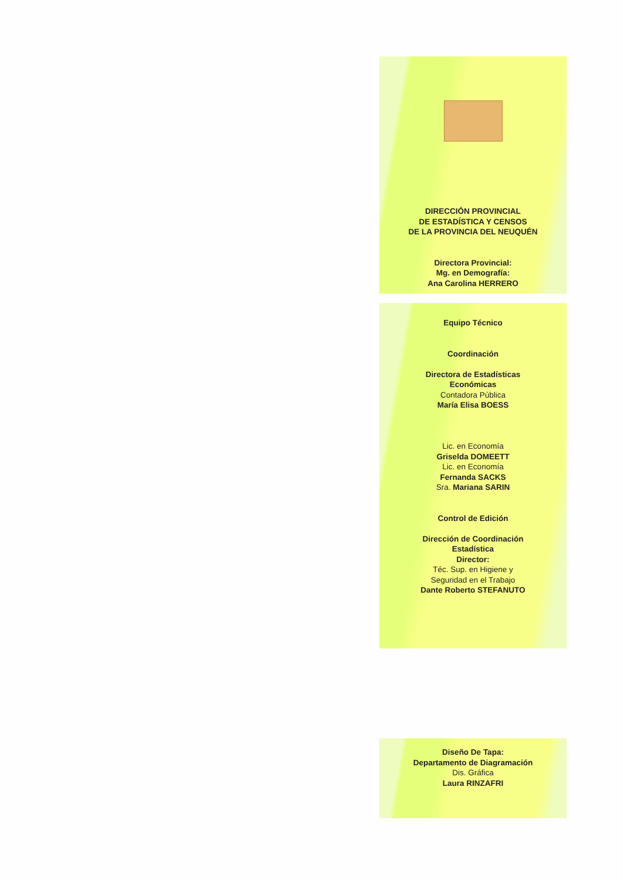DIRECCIÓN PROVINCIAL
DE ESTADÍSTICA Y CENSOS
DE LA PROVINCIA DEL NEUQUÉN
Directora Provincial:
Mg. en Demografía:
Ana Carolina HERRERO
Equipo Técnico
Coordinación
Directora de Estadísticas
Económicas
Contadora Pública
María Elisa BOESS
Lic. en Economía
Griselda DOMEETT
Lic. en Economía
Fernanda SACKS
Sra. Mariana SARIN
Control de Edición
Dirección de Coordinación
Estadística
Director:
Téc. Sup. en Higiene y
Seguridad en el Trabajo
Dante Roberto STEFANUTO
Diseño De Tapa:
Departamento de Diagramación
Dis. Gráfica
Laura RINZAFRI